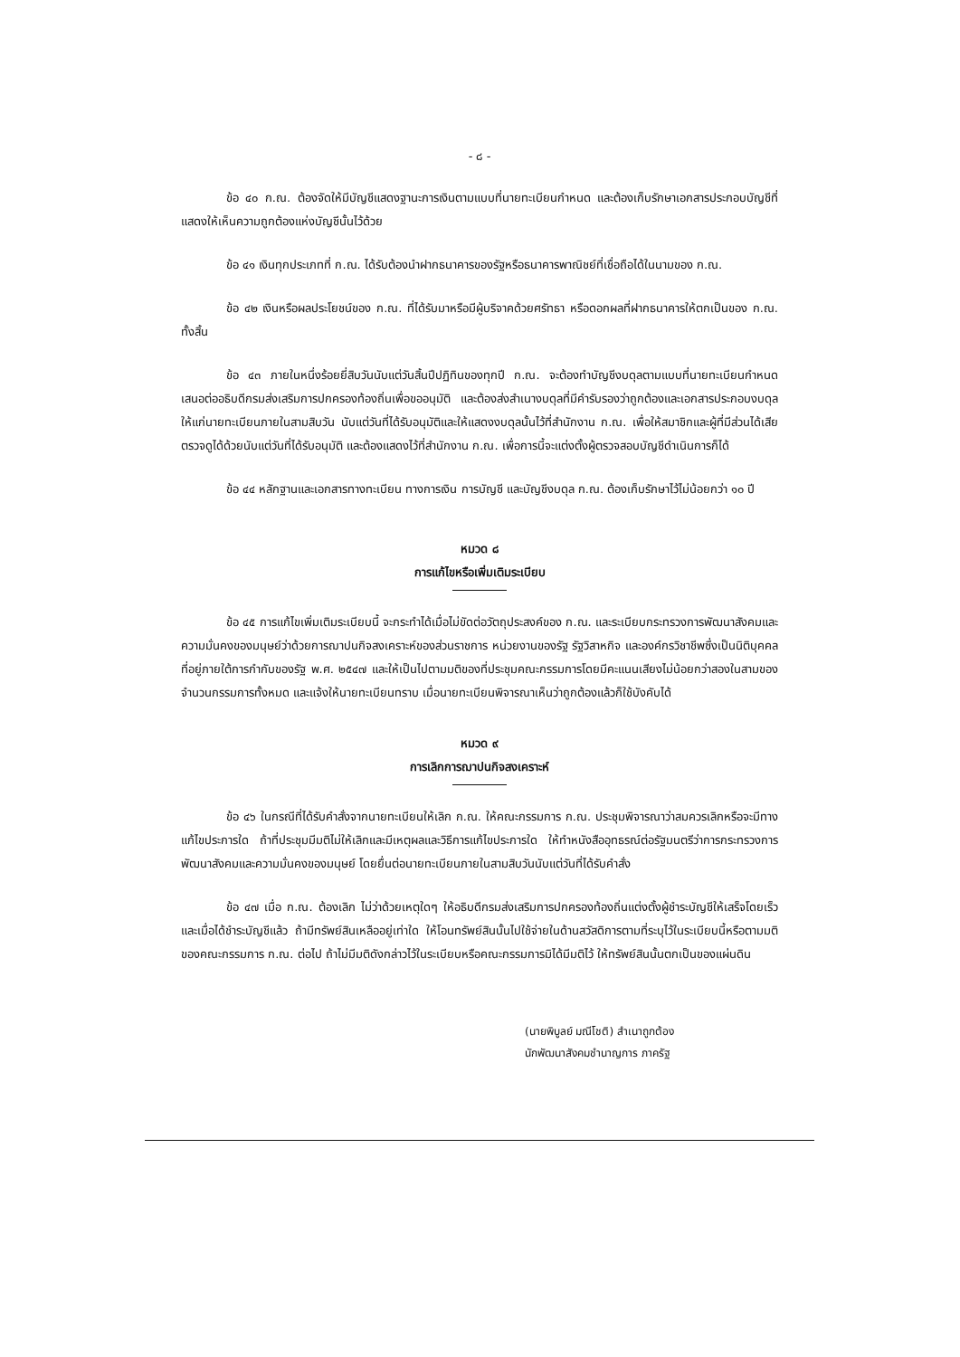- ๘ -
ข้อ ๔๐ ก.ณ. ต้องจัดให้มีบัญชีแสดงฐานะการเงินตามแบบที่นายทะเบียนกำหนด และต้องเก็บรักษาเอกสารประกอบบัญชีที่แสดงให้เห็นความถูกต้องแห่งบัญชีนั้นไว้ด้วย
ข้อ ๔๑ เงินทุกประเภทที่ ก.ณ. ได้รับต้องนำฝากธนาคารของรัฐหรือธนาคารพาณิชย์ที่เชื่อถือได้ในนามของ ก.ณ.
ข้อ ๔๒ เงินหรือผลประโยชน์ของ ก.ณ. ที่ได้รับมาหรือมีผู้บริจาคด้วยศรัทธา หรือดอกผลที่ฝากธนาคารให้ตกเป็นของ ก.ณ. ทั้งสิ้น
ข้อ ๔๓ ภายในหนึ่งร้อยยี่สิบวันนับแต่วันสิ้นปีปฏิทินของทุกปี ก.ณ. จะต้องทำบัญชีงบดุลตามแบบที่นายทะเบียนกำหนด เสนอต่ออธิบดีกรมส่งเสริมการปกครองท้องถิ่นเพื่อขออนุมัติ และต้องส่งสำเนางบดุลที่มีคำรับรองว่าถูกต้องและเอกสารประกอบงบดุลให้แก่นายทะเบียนภายในสามสิบวัน นับแต่วันที่ได้รับอนุมัติและให้แสดงงบดุลนั้นไว้ที่สำนักงาน ก.ณ. เพื่อให้สมาชิกและผู้ที่มีส่วนได้เสียตรวจดูได้ด้วยนับแต่วันที่ได้รับอนุมัติ และต้องแสดงไว้ที่สำนักงาน ก.ณ. เพื่อการนี้จะแต่งตั้งผู้ตรวจสอบบัญชีดำเนินการก็ได้
ข้อ ๔๔ หลักฐานและเอกสารทางทะเบียน ทางการเงิน การบัญชี และบัญชีงบดุล ก.ณ. ต้องเก็บรักษาไว้ไม่น้อยกว่า ๑๐ ปี
หมวด ๘
การแก้ไขหรือเพิ่มเติมระเบียบ
ข้อ ๔๕ การแก้ไขเพิ่มเติมระเบียบนี้ จะกระทำได้เมื่อไม่ขัดต่อวัตถุประสงค์ของ ก.ณ. และระเบียบกระทรวงการพัฒนาสังคมและความมั่นคงของมนุษย์ว่าด้วยการฌาปนกิจสงเคราะห์ของส่วนราชการ หน่วยงานของรัฐ รัฐวิสาหกิจ และองค์กรวิชาชีพซึ่งเป็นนิติบุคคลที่อยู่ภายใต้การกำกับของรัฐ พ.ศ. ๒๕๔๗ และให้เป็นไปตามมติของที่ประชุมคณะกรรมการโดยมีคะแนนเสียงไม่น้อยกว่าสองในสามของจำนวนกรรมการทั้งหมด และแจ้งให้นายทะเบียนทราบ เมื่อนายทะเบียนพิจารณาเห็นว่าถูกต้องแล้วก็ใช้บังคับได้
หมวด ๙
การเลิกการฌาปนกิจสงเคราะห์
ข้อ ๔๖ ในกรณีที่ได้รับคำสั่งจากนายทะเบียนให้เลิก ก.ณ. ให้คณะกรรมการ ก.ณ. ประชุมพิจารณาว่าสมควรเลิกหรือจะมีทางแก้ไขประการใด ถ้าที่ประชุมมีมติไม่ให้เลิกและมีเหตุผลและวิธีการแก้ไขประการใด ให้ทำหนังสืออุทธรณ์ต่อรัฐมนตรีว่าการกระทรวงการพัฒนาสังคมและความมั่นคงของมนุษย์ โดยยื่นต่อนายทะเบียนภายในสามสิบวันนับแต่วันที่ได้รับคำสั่ง
ข้อ ๔๗ เมื่อ ก.ณ. ต้องเลิก ไม่ว่าด้วยเหตุใดๆ ให้อธิบดีกรมส่งเสริมการปกครองท้องถิ่นแต่งตั้งผู้ชำระบัญชีให้เสร็จโดยเร็ว และเมื่อได้ชำระบัญชีแล้ว ถ้ามีทรัพย์สินเหลืออยู่เท่าใด ให้โอนทรัพย์สินนั้นไปใช้จ่ายในด้านสวัสดิการตามที่ระบุไว้ในระเบียบนี้หรือตามมติของคณะกรรมการ ก.ณ. ต่อไป ถ้าไม่มีมติดังกล่าวไว้ในระเบียบหรือคณะกรรมการมิได้มีมติไว้ ให้ทรัพย์สินนั้นตกเป็นของแผ่นดิน
(นายพิบูลย์ มณีโชติ) สำเนาถูกต้อง
นักพัฒนาสังคมชำนาญการ ภาครัฐ